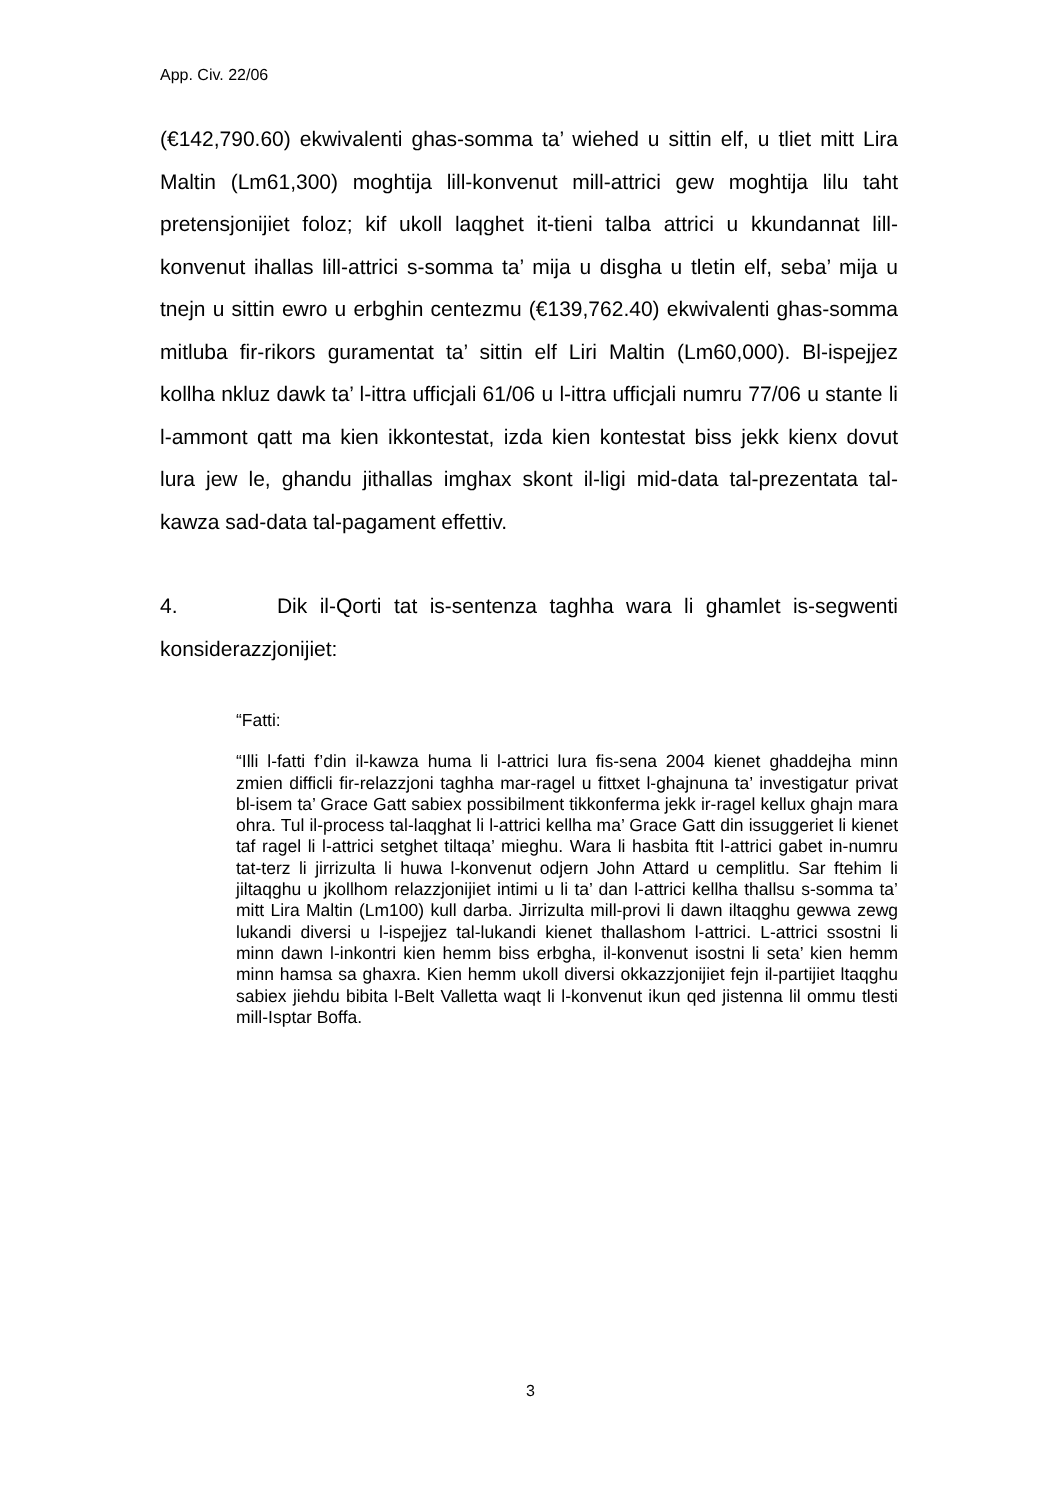App. Civ. 22/06
(€142,790.60) ekwivalenti ghas-somma ta’ wiehed u sittin elf, u tliet mitt Lira Maltin (Lm61,300) moghtija lill-konvenut mill-attrici gew moghtija lilu taht pretensjonijiet foloz; kif ukoll laqghet it-tieni talba attrici u kkundannat lill-konvenut ihallas lill-attrici s-somma ta’ mija u disgha u tletin elf, seba’ mija u tnejn u sittin ewro u erbghin centezmu (€139,762.40) ekwivalenti ghas-somma mitluba fir-rikors guramentat ta’ sittin elf Liri Maltin (Lm60,000). Bl-ispejjez kollha nkluz dawk ta’ l-ittra ufficjali 61/06 u l-ittra ufficjali numru 77/06 u stante li l-ammont qatt ma kien ikkontestat, izda kien kontestat biss jekk kienx dovut lura jew le, ghandu jithallas imghax skont il-ligi mid-data tal-prezentata tal-kawza sad-data tal-pagament effettiv.
4. Dik il-Qorti tat is-sentenza taghha wara li ghamlet is-segwenti konsiderazzjonijiet:
“Fatti:
“Illi l-fatti f’din il-kawza huma li l-attrici lura fis-sena 2004 kienet ghaddejha minn zmien difficli fir-relazzjoni taghha mar-ragel u fittxet l-ghajnuna ta’ investigatur privat bl-isem ta’ Grace Gatt sabiex possibilment tikkonferma jekk ir-ragel kellux ghajn mara ohra. Tul il-process tal-laqghat li l-attrici kellha ma’ Grace Gatt din issuggeriet li kienet taf ragel li l-attrici setghet tiltaqa’ mieghu. Wara li hasbita ftit l-attrici gabet in-numru tat-terz li jirrizulta li huwa l-konvenut odjern John Attard u cemplitlu. Sar ftehim li jiltaqghu u jkollhom relazzjonijiet intimi u li ta’ dan l-attrici kellha thallsu s-somma ta’ mitt Lira Maltin (Lm100) kull darba. Jirrizulta mill-provi li dawn iltaqghu gewwa zewg lukandi diversi u l-ispejjez tal-lukandi kienet thallashom l-attrici. L-attrici ssostni li minn dawn l-inkontri kien hemm biss erbgha, il-konvenut isostni li seta’ kien hemm minn hamsa sa ghaxra. Kien hemm ukoll diversi okkazzjonijiet fejn il-partijiet ltaqghu sabiex jiehdu bibita l-Belt Valletta waqt li l-konvenut ikun qed jistenna lil ommu tlesti mill-Isptar Boffa.
3